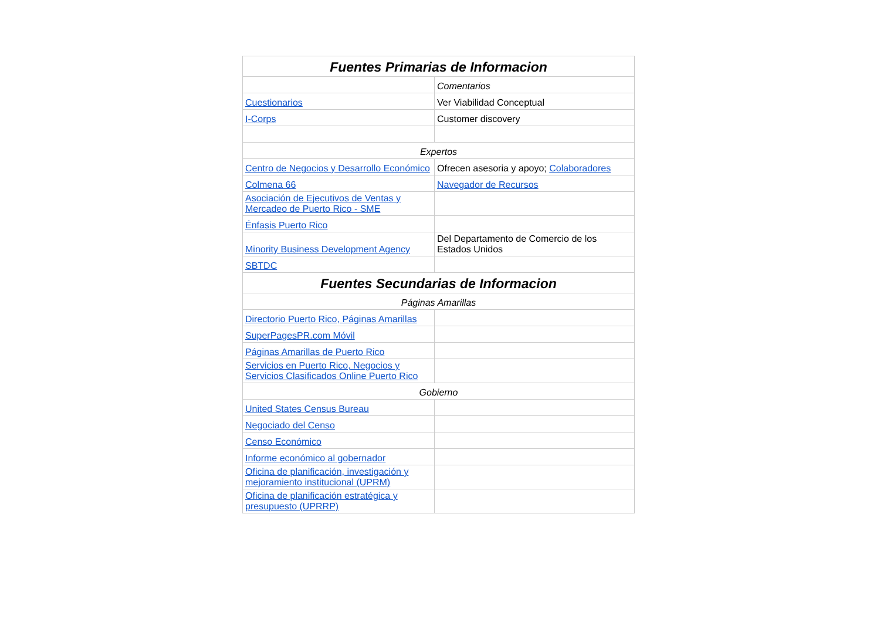| Fuentes Primarias de Informacion | |
| --- | --- |
| | Comentarios |
| Cuestionarios | Ver Viabilidad Conceptual |
| I-Corps | Customer discovery |
| Expertos | |
| Centro de Negocios y Desarrollo Económico | Ofrecen asesoria y apoyo; Colaboradores |
| Colmena 66 | Navegador de Recursos |
| Asociación de Ejecutivos de Ventas y Mercadeo de Puerto Rico - SME | |
| Énfasis Puerto Rico | |
| Minority Business Development Agency | Del Departamento de Comercio de los Estados Unidos |
| SBTDC | |
| Fuentes Secundarias de Informacion | |
| Páginas Amarillas | |
| Directorio Puerto Rico, Páginas Amarillas | |
| SuperPagesPR.com Móvil | |
| Páginas Amarillas de Puerto Rico | |
| Servicios en Puerto Rico, Negocios y Servicios Clasificados Online Puerto Rico | |
| Gobierno | |
| United States Census Bureau | |
| Negociado del Censo | |
| Censo Económico | |
| Informe económico al gobernador | |
| Oficina de planificación, investigación y mejoramiento institucional (UPRM) | |
| Oficina de planificación estratégica y presupuesto (UPRRP) | |